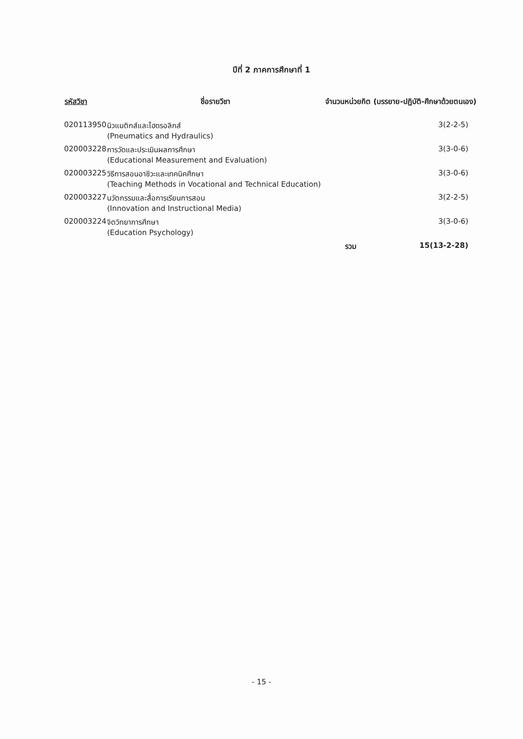ปีที่ 2 ภาคการศึกษาที่ 1
| รหัสวิชา | ชื่อรายวิชา | จำนวนหน่วยกิต (บรรยาย-ปฏิบัติ-ศึกษาด้วยตนเอง) | |
| --- | --- | --- | --- |
| 020113950 | นิวแมติกส์และไฮดรอลิกส์ (Pneumatics and Hydraulics) | | 3(2-2-5) |
| 020003228 | การวัดและประเมินผลการศึกษา (Educational Measurement and Evaluation) | | 3(3-0-6) |
| 020003225 | วิธีการสอนอาชีวะและเทคนิคศึกษา (Teaching Methods in Vocational and Technical Education) | | 3(3-0-6) |
| 020003227 | นวัตกรรมและสื่อการเรียนการสอน (Innovation and Instructional Media) | | 3(2-2-5) |
| 020003224 | จิตวิทยาการศึกษา (Education Psychology) | | 3(3-0-6) |
| | | รวม | 15(13-2-28) |
- 15 -